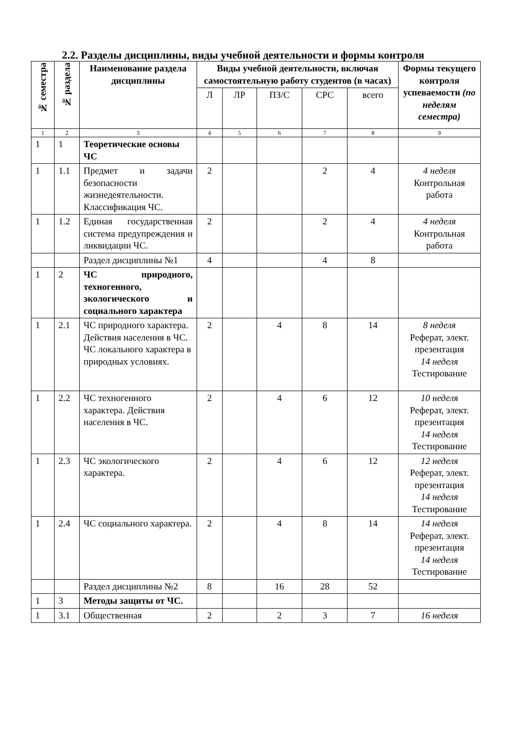2.2. Разделы дисциплины, виды учебной деятельности и формы контроля
| № семестра | № раздела | Наименование раздела дисциплины | Виды учебной деятельности, включая самостоятельную работу студентов (в часах) | | | | | Формы текущего контроля успеваемости (по неделям семестра) |
| --- | --- | --- | --- | --- | --- | --- | --- | --- |
| | | | Л | ЛР | ПЗ/С | СРС | всего | |
| 1 | 2 | 3 | 4 | 5 | 6 | 7 | 8 | 9 |
| 1 | 1 | Теоретические основы ЧС | | | | | | |
| 1 | 1.1 | Предмет и задачи безопасности жизнедеятельности. Классификация ЧС. | 2 | | | 2 | 4 | 4 неделя Контрольная работа |
| 1 | 1.2 | Единая государственная система предупреждения и ликвидации ЧС. | 2 | | | 2 | 4 | 4 неделя Контрольная работа |
| | | Раздел дисциплины №1 | 4 | | | 4 | 8 | |
| 1 | 2 | ЧС природного, техногенного, экологического и социального характера | | | | | | |
| 1 | 2.1 | ЧС природного характера. Действия населения в ЧС. ЧС локального характера в природных условиях. | 2 | | 4 | 8 | 14 | 8 неделя Реферат, элект. презентация 14 неделя Тестирование |
| 1 | 2.2 | ЧС техногенного характера. Действия населения в ЧС. | 2 | | 4 | 6 | 12 | 10 неделя Реферат, элект. презентация 14 неделя Тестирование |
| 1 | 2.3 | ЧС экологического характера. | 2 | | 4 | 6 | 12 | 12 неделя Реферат, элект. презентация 14 неделя Тестирование |
| 1 | 2.4 | ЧС социального характера. | 2 | | 4 | 8 | 14 | 14 неделя Реферат, элект. презентация 14 неделя Тестирование |
| | | Раздел дисциплины №2 | 8 | | 16 | 28 | 52 | |
| 1 | 3 | Методы защиты от ЧС. | | | | | | |
| 1 | 3.1 | Общественная | 2 | | 2 | 3 | 7 | 16 неделя |